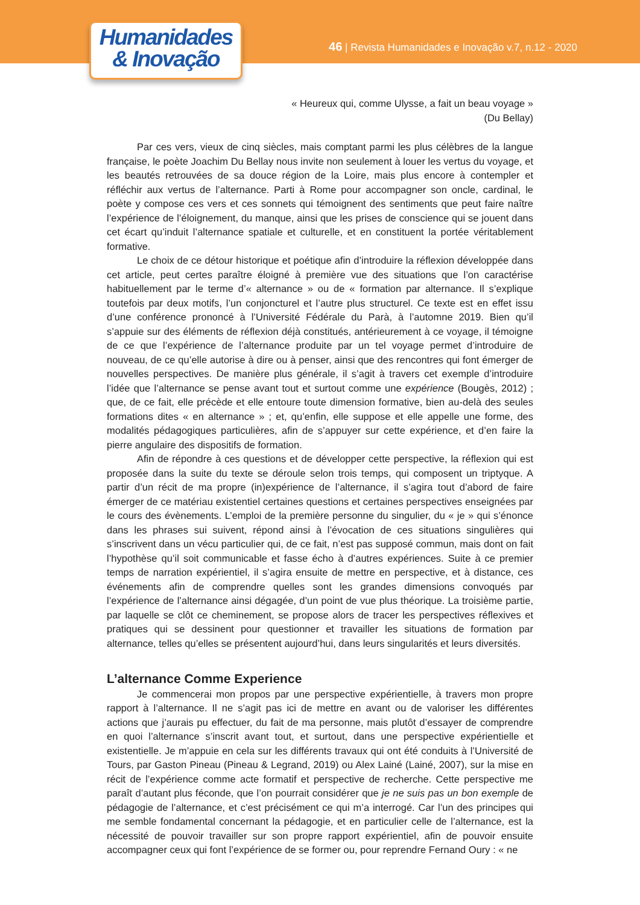Humanidades
& Inovação
46 | Revista Humanidades e Inovação v.7, n.12 - 2020
« Heureux qui, comme Ulysse, a fait un beau voyage »
(Du Bellay)
Par ces vers, vieux de cinq siècles, mais comptant parmi les plus célèbres de la langue française, le poète Joachim Du Bellay nous invite non seulement à louer les vertus du voyage, et les beautés retrouvées de sa douce région de la Loire, mais plus encore à contempler et réfléchir aux vertus de l’alternance. Parti à Rome pour accompagner son oncle, cardinal, le poète y compose ces vers et ces sonnets qui témoignent des sentiments que peut faire naître l’expérience de l’éloignement, du manque, ainsi que les prises de conscience qui se jouent dans cet écart qu’induit l’alternance spatiale et culturelle, et en constituent la portée véritablement formative.
Le choix de ce détour historique et poétique afin d’introduire la réflexion développée dans cet article, peut certes paraître éloigné à première vue des situations que l’on caractérise habituellement par le terme d’« alternance » ou de « formation par alternance. Il s’explique toutefois par deux motifs, l’un conjoncturel et l’autre plus structurel. Ce texte est en effet issu d’une conférence prononcé à l’Université Fédérale du Parà, à l’automne 2019. Bien qu’il s’appuie sur des éléments de réflexion déjà constitués, antérieurement à ce voyage, il témoigne de ce que l’expérience de l’alternance produite par un tel voyage permet d’introduire de nouveau, de ce qu’elle autorise à dire ou à penser, ainsi que des rencontres qui font émerger de nouvelles perspectives. De manière plus générale, il s’agit à travers cet exemple d’introduire l’idée que l’alternance se pense avant tout et surtout comme une expérience (Bougès, 2012) ; que, de ce fait, elle précède et elle entoure toute dimension formative, bien au-delà des seules formations dites « en alternance » ; et, qu’enfin, elle suppose et elle appelle une forme, des modalités pédagogiques particulières, afin de s’appuyer sur cette expérience, et d’en faire la pierre angulaire des dispositifs de formation.
Afin de répondre à ces questions et de développer cette perspective, la réflexion qui est proposée dans la suite du texte se déroule selon trois temps, qui composent un triptyque. A partir d’un récit de ma propre (in)expérience de l’alternance, il s’agira tout d’abord de faire émerger de ce matériau existentiel certaines questions et certaines perspectives enseignées par le cours des évènements. L’emploi de la première personne du singulier, du « je » qui s’énonce dans les phrases sui suivent, répond ainsi à l’évocation de ces situations singulières qui s’inscrivent dans un vécu particulier qui, de ce fait, n’est pas supposé commun, mais dont on fait l’hypothèse qu’il soit communicable et fasse écho à d’autres expériences. Suite à ce premier temps de narration expérientiel, il s’agira ensuite de mettre en perspective, et à distance, ces événements afin de comprendre quelles sont les grandes dimensions convoqués par l’expérience de l’alternance ainsi dégagée, d’un point de vue plus théorique. La troisième partie, par laquelle se clôt ce cheminement, se propose alors de tracer les perspectives réflexives et pratiques qui se dessinent pour questionner et travailler les situations de formation par alternance, telles qu’elles se présentent aujourd’hui, dans leurs singularités et leurs diversités.
L’alternance Comme Experience
Je commencerai mon propos par une perspective expérientielle, à travers mon propre rapport à l’alternance. Il ne s’agit pas ici de mettre en avant ou de valoriser les différentes actions que j’aurais pu effectuer, du fait de ma personne, mais plutôt d’essayer de comprendre en quoi l’alternance s’inscrit avant tout, et surtout, dans une perspective expérientielle et existentielle. Je m’appuie en cela sur les différents travaux qui ont été conduits à l’Université de Tours, par Gaston Pineau (Pineau & Legrand, 2019) ou Alex Lainé (Lainé, 2007), sur la mise en récit de l’expérience comme acte formatif et perspective de recherche. Cette perspective me paraît d’autant plus féconde, que l’on pourrait considérer que je ne suis pas un bon exemple de pédagogie de l’alternance, et c’est précisément ce qui m’a interrogé. Car l’un des principes qui me semble fondamental concernant la pédagogie, et en particulier celle de l’alternance, est la nécessité de pouvoir travailler sur son propre rapport expérientiel, afin de pouvoir ensuite accompagner ceux qui font l’expérience de se former ou, pour reprendre Fernand Oury : « ne